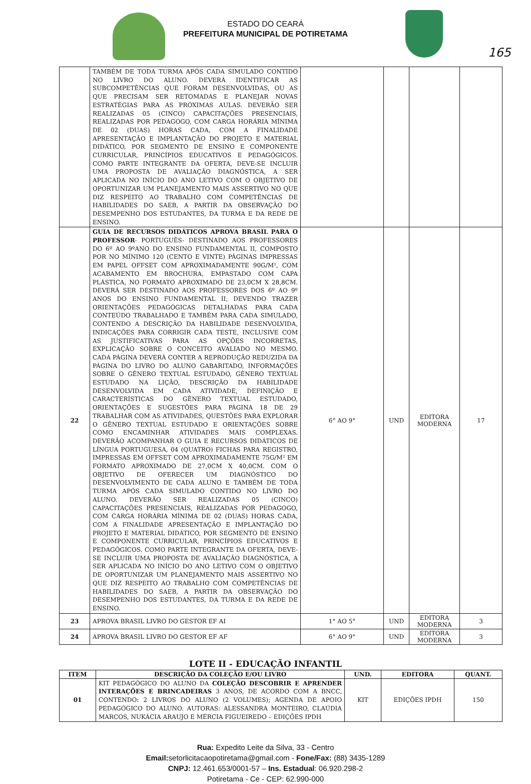165
ESTADO DO CEARÁ
PREFEITURA MUNICIPAL DE POTIRETAMA
| | TAMBÉM DE TODA TURMA APÓS CADA SIMULADO CONTIDO NO LIVRO DO ALUNO. DEVERÁ IDENTIFICAR AS SUBCOMPETÊNCIAS QUE FORAM DESENVOLVIDAS, OU AS QUE PRECISAM SER RETOMADAS E PLANEJAR NOVAS ESTRATÉGIAS PARA AS PRÓXIMAS AULAS. DEVERÃO SER REALIZADAS 05 (CINCO) CAPACITAÇÕES PRESENCIAIS, REALIZADAS POR PEDAGOGO, COM CARGA HORÁRIA MÍNIMA DE 02 (DUAS) HORAS CADA, COM A FINALIDADE APRESENTAÇÃO E IMPLANTAÇÃO DO PROJETO E MATERIAL DIDÁTICO, POR SEGMENTO DE ENSINO E COMPONENTE CURRICULAR, PRINCÍPIOS EDUCATIVOS E PEDAGÓGICOS. COMO PARTE INTEGRANTE DA OFERTA, DEVE-SE INCLUIR UMA PROPOSTA DE AVALIAÇÃO DIAGNÓSTICA, A SER APLICADA NO INÍCIO DO ANO LETIVO COM O OBJETIVO DE OPORTUNIZAR UM PLANEJAMENTO MAIS ASSERTIVO NO QUE DIZ RESPEITO AO TRABALHO COM COMPETÊNCIAS DE HABILIDADES DO SAEB, A PARTIR DA OBSERVAÇÃO DO DESEMPENHO DOS ESTUDANTES, DA TURMA E DA REDE DE ENSINO. | | | | |
| 22 | GUIA DE RECURSOS DIDÁTICOS APROVA BRASIL PARA O PROFESSOR - PORTUGUÊS- DESTINADO AOS PROFESSORES DO 6º AO 9ºANO DO ENSINO FUNDAMENTAL II, COMPOSTO POR NO MÍNIMO 120 (CENTO E VINTE) PÁGINAS IMPRESSAS EM PAPEL OFFSET COM APROXIMADAMENTE 90G/M², COM ACABAMENTO EM BROCHURA, EMPASTADO COM CAPA PLÁSTICA, NO FORMATO APROXIMADO DE 23,0CM X 28,8CM. DEVERÁ SER DESTINADO AOS PROFESSORES DOS 6º AO 9º ANOS DO ENSINO FUNDAMENTAL II, DEVENDO TRAZER ORIENTAÇÕES PEDAGÓGICAS DETALHADAS PARA CADA CONTEÚDO TRABALHADO E TAMBÉM PARA CADA SIMULADO, CONTENDO A DESCRIÇÃO DA HABILIDADE DESENVOLVIDA, INDICAÇÕES PARA CORRIGIR CADA TESTE, INCLUSIVE COM AS JUSTIFICATIVAS PARA AS OPÇÕES INCORRETAS, EXPLICAÇÃO SOBRE O CONCEITO AVALIADO NO MESMO. CADA PÁGINA DEVERÁ CONTER A REPRODUÇÃO REDUZIDA DA PÁGINA DO LIVRO DO ALUNO GABARITADO, INFORMAÇÕES SOBRE O GÊNERO TEXTUAL ESTUDADO, GÊNERO TEXTUAL ESTUDADO NA LIÇÃO, DESCRIÇÃO DA HABILIDADE DESENVOLVIDA EM CADA ATIVIDADE, DEFINIÇÃO E CARACTERÍSTICAS DO GÊNERO TEXTUAL ESTUDADO, ORIENTAÇÕES E SUGESTÕES PARA PÁGINA 18 DE 29 TRABALHAR COM AS ATIVIDADES, QUESTÕES PARA EXPLORAR O GÊNERO TEXTUAL ESTUDADO E ORIENTAÇÕES SOBRE COMO ENCAMINHAR ATIVIDADES MAIS COMPLEXAS. DEVERÃO ACOMPANHAR O GUIA E RECURSOS DIDÁTICOS DE LÍNGUA PORTUGUESA, 04 (QUATRO) FICHAS PARA REGISTRO, IMPRESSAS EM OFFSET COM APROXIMADAMENTE 75G/M² EM FORMATO APROXIMADO DE 27,0CM X 40,0CM. COM O OBJETIVO DE OFERECER UM DIAGNÓSTICO DO DESENVOLVIMENTO DE CADA ALUNO E TAMBÉM DE TODA TURMA APÓS CADA SIMULADO CONTIDO NO LIVRO DO ALUNO. DEVERÃO SER REALIZADAS 05 (CINCO) CAPACITAÇÕES PRESENCIAIS, REALIZADAS POR PEDAGOGO, COM CARGA HORÁRIA MÍNIMA DE 02 (DUAS) HORAS CADA, COM A FINALIDADE APRESENTAÇÃO E IMPLANTAÇÃO DO PROJETO E MATERIAL DIDÁTICO, POR SEGMENTO DE ENSINO E COMPONENTE CURRICULAR, PRINCÍPIOS EDUCATIVOS E PEDAGÓGICOS. COMO PARTE INTEGRANTE DA OFERTA, DEVE-SE INCLUIR UMA PROPOSTA DE AVALIAÇÃO DIAGNÓSTICA, A SER APLICADA NO INÍCIO DO ANO LETIVO COM O OBJETIVO DE OPORTUNIZAR UM PLANEJAMENTO MAIS ASSERTIVO NO QUE DIZ RESPEITO AO TRABALHO COM COMPETÊNCIAS DE HABILIDADES DO SAEB, A PARTIR DA OBSERVAÇÃO DO DESEMPENHO DOS ESTUDANTES, DA TURMA E DA REDE DE ENSINO. | 6° AO 9° | UND | EDITORA MODERNA | 17 |
| 23 | APROVA BRASIL LIVRO DO GESTOR EF AI | 1° AO 5° | UND | EDITORA MODERNA | 3 |
| 24 | APROVA BRASIL LIVRO DO GESTOR EF AF | 6° AO 9° | UND | EDITORA MODERNA | 3 |
LOTE II - EDUCAÇÃO INFANTIL
| ITEM | DESCRIÇÃO DA COLEÇÃO E/OU LIVRO | UND. | EDITORA | QUANT. |
| --- | --- | --- | --- | --- |
| 01 | KIT PEDAGÓGICO DO ALUNO DA COLEÇÃO DESCOBRIR E APRENDER INTERAÇÕES E BRINCADEIRAS 3 ANOS, DE ACORDO COM A BNCC, CONTENDO: 2 LIVROS DO ALUNO (2 VOLUMES); AGENDA DE APOIO PEDAGÓGICO DO ALUNO. AUTORAS: ALESSANDRA MONTEIRO, CLAÚDIA MARCOS, NUKÁCIA ARAUJO E MÉRCIA FIGUEIREDO – EDIÇÕES IPDH | KIT | EDIÇÕES IPDH | 150 |
Rua: Expedito Leite da Silva, 33 - Centro
Email: setorlicitacaopotiretama@gmail.com - Fone/Fax: (88) 3435-1289
CNPJ: 12.461.653/0001-57 – Ins. Estadual: 06.920.298-2
Potiretama - Ce - CEP: 62.990-000